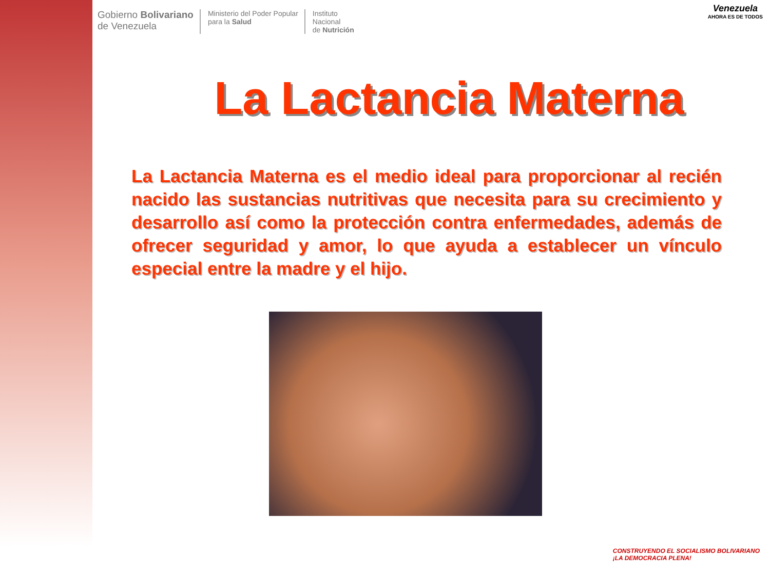Gobierno Bolivariano
de Venezuela
Ministerio del Poder Popular
para la Salud
Instituto
Nacional
de Nutrición
Venezuela
AHORA ES DE TODOS
La Lactancia Materna
La Lactancia Materna es el medio ideal para proporcionar al recién nacido las sustancias nutritivas que necesita para su crecimiento y desarrollo así como la protección contra enfermedades, además de ofrecer seguridad y amor, lo que ayuda a establecer un vínculo especial entre la madre y el hijo.
CONSTRUYENDO EL SOCIALISMO BOLIVARIANO
¡LA DEMOCRACIA PLENA!